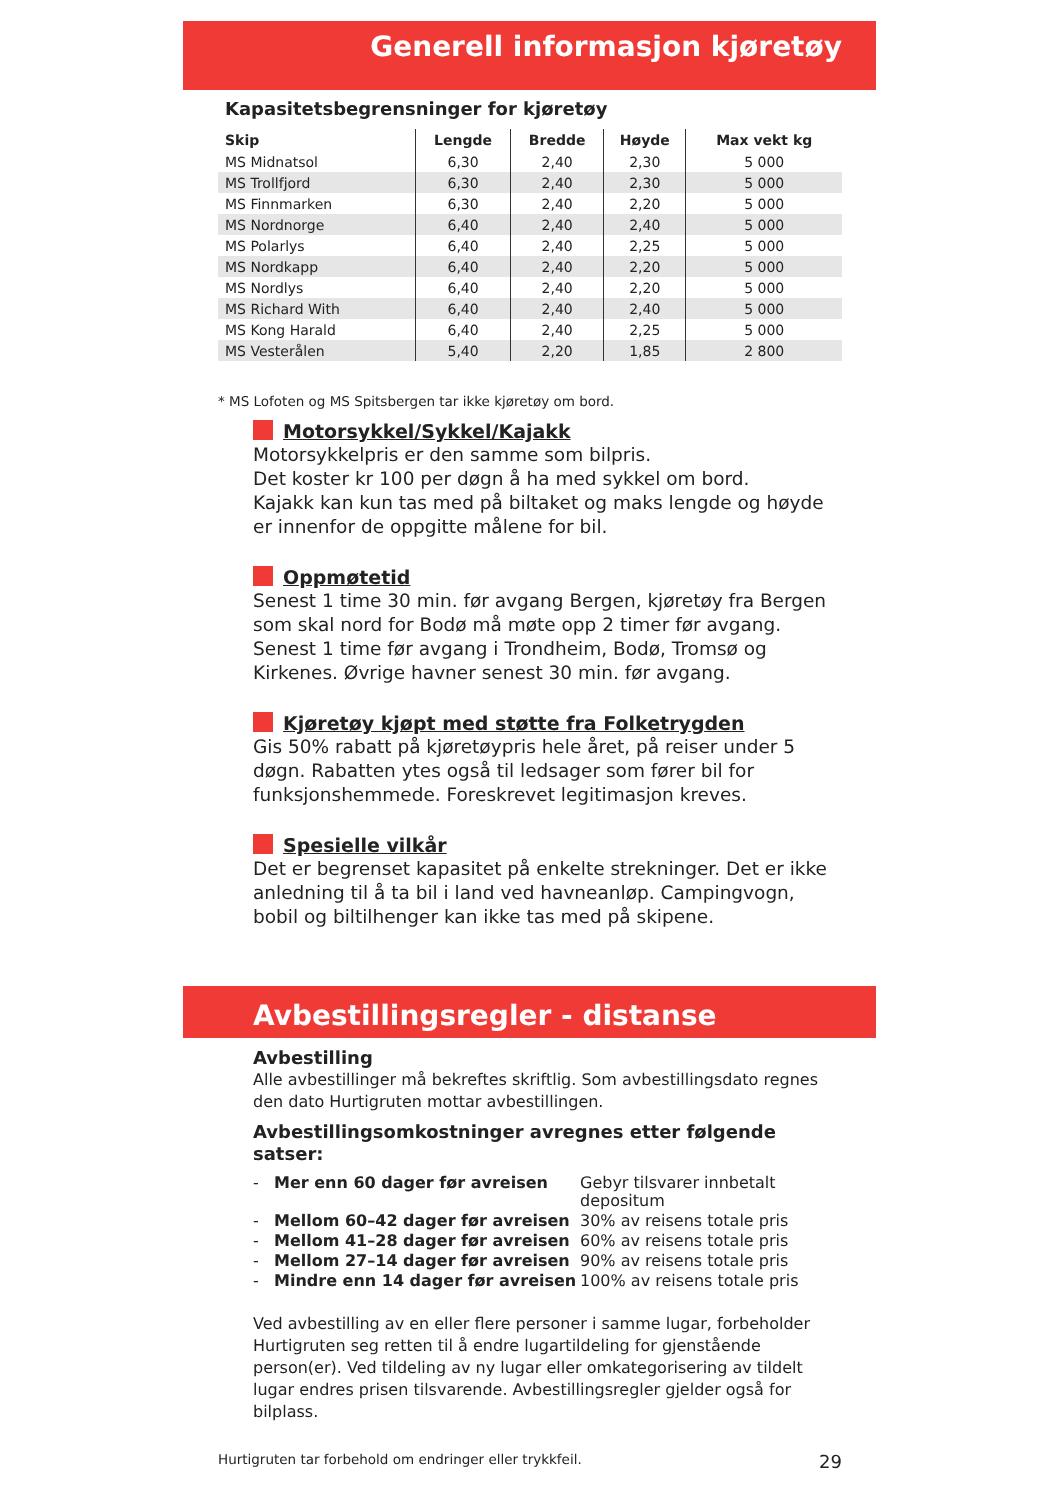Generell informasjon kjøretøy
Kapasitetsbegrensninger for kjøretøy
| Skip | Lengde | Bredde | Høyde | Max vekt kg |
| --- | --- | --- | --- | --- |
| MS Midnatsol | 6,30 | 2,40 | 2,30 | 5 000 |
| MS Trollfjord | 6,30 | 2,40 | 2,30 | 5 000 |
| MS Finnmarken | 6,30 | 2,40 | 2,20 | 5 000 |
| MS Nordnorge | 6,40 | 2,40 | 2,40 | 5 000 |
| MS Polarlys | 6,40 | 2,40 | 2,25 | 5 000 |
| MS Nordkapp | 6,40 | 2,40 | 2,20 | 5 000 |
| MS Nordlys | 6,40 | 2,40 | 2,20 | 5 000 |
| MS Richard With | 6,40 | 2,40 | 2,40 | 5 000 |
| MS Kong Harald | 6,40 | 2,40 | 2,25 | 5 000 |
| MS Vesterålen | 5,40 | 2,20 | 1,85 | 2 800 |
* MS Lofoten og MS Spitsbergen tar ikke kjøretøy om bord.
Motorsykkel/Sykkel/Kajakk
Motorsykkelpris er den samme som bilpris.
Det koster kr 100 per døgn å ha med sykkel om bord.
Kajakk kan kun tas med på biltaket og maks lengde og høyde er innenfor de oppgitte målene for bil.
Oppmøtetid
Senest 1 time 30 min. før avgang Bergen, kjøretøy fra Bergen som skal nord for Bodø må møte opp 2 timer før avgang. Senest 1 time før avgang i Trondheim, Bodø, Tromsø og Kirkenes. Øvrige havner senest 30 min. før avgang.
Kjøretøy kjøpt med støtte fra Folketrygden
Gis 50% rabatt på kjøretøypris hele året, på reiser under 5 døgn. Rabatten ytes også til ledsager som fører bil for funksjonshemmede. Foreskrevet legitimasjon kreves.
Spesielle vilkår
Det er begrenset kapasitet på enkelte strekninger. Det er ikke anledning til å ta bil i land ved havneanløp. Campingvogn, bobil og biltilhenger kan ikke tas med på skipene.
Avbestillingsregler - distanse
Avbestilling
Alle avbestillinger må bekreftes skriftlig. Som avbestillingsdato regnes den dato Hurtigruten mottar avbestillingen.
Avbestillingsomkostninger avregnes etter følgende satser:
| - | Mer enn 60 dager før avreisen | Gebyr tilsvarer innbetalt depositum |
| - | Mellom 60–42 dager før avreisen | 30% av reisens totale pris |
| - | Mellom 41–28 dager før avreisen | 60% av reisens totale pris |
| - | Mellom 27–14 dager før avreisen | 90% av reisens totale pris |
| - | Mindre enn 14 dager før avreisen | 100% av reisens totale pris |
Ved avbestilling av en eller flere personer i samme lugar, forbeholder Hurtigruten seg retten til å endre lugartildeling for gjenstående person(er). Ved tildeling av ny lugar eller omkategorisering av tildelt lugar endres prisen tilsvarende. Avbestillingsregler gjelder også for bilplass.
Hurtigruten tar forbehold om endringer eller trykkfeil. 29